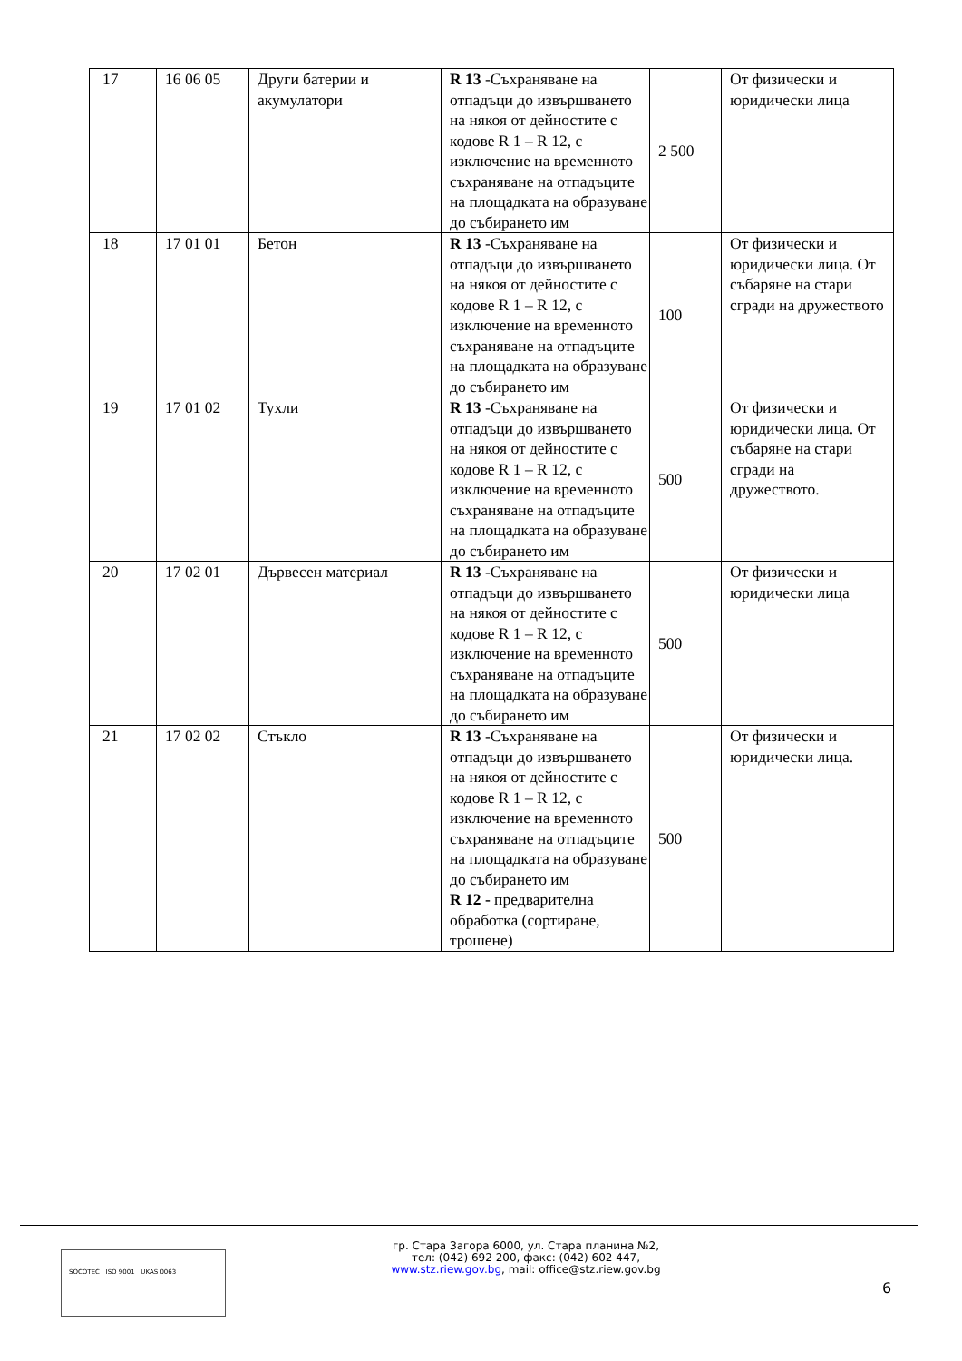| 17 | 16 06 05 | Други батерии и акумулатори | R 13 -Съхраняване на отпадъци до извършването на някоя от дейностите с кодове R 1 – R 12, с изключение на временното съхраняване на отпадъците на площадката на образуване до събирането им | 2 500 | От физически и юридически лица |
| 18 | 17 01 01 | Бетон | R 13 -Съхраняване на отпадъци до извършването на някоя от дейностите с кодове R 1 – R 12, с изключение на временното съхраняване на отпадъците на площадката на образуване до събирането им | 100 | От физически и юридически лица. От събаряне на стари сгради на дружеството |
| 19 | 17 01 02 | Тухли | R 13 -Съхраняване на отпадъци до извършването на някоя от дейностите с кодове R 1 – R 12, с изключение на временното съхраняване на отпадъците на площадката на образуване до събирането им | 500 | От физически и юридически лица. От събаряне на стари сгради на дружеството. |
| 20 | 17 02 01 | Дървесен материал | R 13 -Съхраняване на отпадъци до извършването на някоя от дейностите с кодове R 1 – R 12, с изключение на временното съхраняване на отпадъците на площадката на образуване до събирането им | 500 | От физически и юридически лица |
| 21 | 17 02 02 | Стъкло | R 13 -Съхраняване на отпадъци до извършването на някоя от дейностите с кодове R 1 – R 12, с изключение на временното съхраняване на отпадъците на площадката на образуване до събирането им R 12 - предварителна обработка (сортиране, трошене) | 500 | От физически и юридически лица. |
SOCOTEC ISO 9001 UKAS 0063
гр. Стара Загора 6000, ул. Стара планина №2,
тел: (042) 692 200, факс: (042) 602 447,
www.stz.riew.gov.bg, mail: office@stz.riew.gov.bg
6